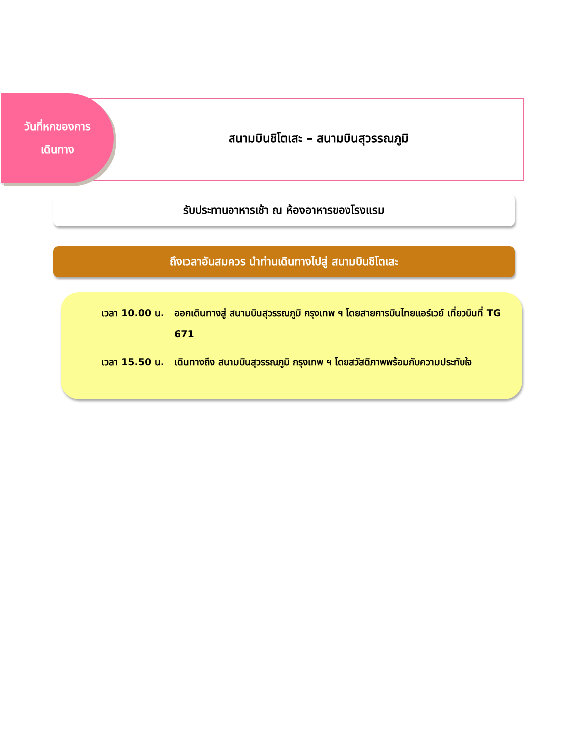วันที่หกของการ
เดินทาง
สนามบินชิโตเสะ – สนามบินสุวรรณภูมิ
รับประทานอาหารเช้า ณ ห้องอาหารของโรงแรม
ถึงเวลาอันสมควร นำท่านเดินทางไปสู่ สนามบินชิโตเสะ
เวลา 10.00 น. ออกเดินทางสู่ สนามบินสุวรรณภูมิ กรุงเทพ ฯ โดยสายการบินไทยแอร์เวย์ เที่ยวบินที่ TG 671
เวลา 15.50 น. เดินทางถึง สนามบินสุวรรณภูมิ กรุงเทพ ฯ โดยสวัสดิภาพพร้อมกับความประทับใจ